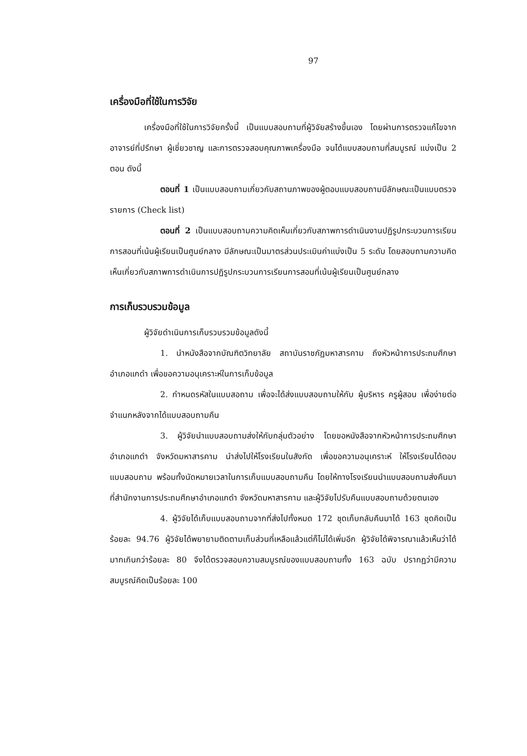97
เครื่องมือที่ใช้ในการวิจัย
เครื่องมือที่ใช้ในการวิจัยครั้งนี้ เป็นแบบสอบถามที่ผู้วิจัยสร้างขึ้นเอง โดยผ่านการตรวจแก้ไขจากอาจารย์ที่ปรึกษา ผู้เชี่ยวชาญ และการตรวจสอบคุณภาพเครื่องมือ จนได้แบบสอบถามที่สมบูรณ์ แบ่งเป็น 2 ตอน ดังนี้
ตอนที่ 1 เป็นแบบสอบถามเกี่ยวกับสถานภาพของผู้ตอบแบบสอบถามมีลักษณะเป็นแบบตรวจรายการ (Check list)
ตอนที่ 2 เป็นแบบสอบถามความคิดเห็นเกี่ยวกับสภาพการดำเนินงานปฏิรูปกระบวนการเรียนการสอนที่เน้นผู้เรียนเป็นศูนย์กลาง มีลักษณะเป็นมาตรส่วนประเมินค่าแบ่งเป็น 5 ระดับ โดยสอบถามความคิดเห็นเกี่ยวกับสภาพการดำเนินการปฏิรูปกระบวนการเรียนการสอนที่เน้นผู้เรียนเป็นศูนย์กลาง
การเก็บรวบรวมข้อมูล
ผู้วิจัยดำเนินการเก็บรวบรวมข้อมูลดังนี้
1. นำหนังสือจากบัณฑิตวิทยาลัย สถาบันราชภัฏมหาสารคาม ถึงหัวหน้าการประถมศึกษาอำเภอแกดำ เพื่อขอความอนุเคราะห์ในการเก็บข้อมูล
2. กำหนดรหัสในแบบสอถาม เพื่อจะได้ส่งแบบสอบถามให้กับ ผู้บริหาร ครูผู้สอน เพื่อง่ายต่อจำแนกหลังจากได้แบบสอบถามคืน
3. ผู้วิจัยนำแบบสอบถามส่งให้กับกลุ่มตัวอย่าง โดยขอหนังสือจากหัวหน้าการประถมศึกษาอำเภอแกดำ จังหวัดมหาสารคาม นำส่งไปให้โรงเรียนในสังกัด เพื่อขอความอนุเคราะห์ ให้โรงเรียนได้ตอบแบบสอบถาม พร้อมทั้งนัดหมายเวลาในการเก็บแบบสอบถามคืน โดยให้ทางโรงเรียนนำแบบสอบถามส่งคืนมาที่สำนักงานการประถมศึกษาอำเภอแกดำ จังหวัดมหาสารคาม และผู้วิจัยไปรับคืนแบบสอบถามด้วยตนเอง
4. ผู้วิจัยได้เก็บแบบสอบถามจากที่ส่งไปทั้งหมด 172 ชุดเก็บกลับคืนมาได้ 163 ชุดคิดเป็นร้อยละ 94.76 ผู้วิจัยได้พยายามติดตามเก็บส่วนที่เหลือแล้วแต่ก็ไม่ได้เพิ่มอีก ผู้วิจัยได้พิจารณาแล้วเห็นว่าได้มากเกินกว่าร้อยละ 80 จึงได้ตรวจสอบความสมบูรณ์ของแบบสอบถามทั้ง 163 ฉบับ ปรากฏว่ามีความสมบูรณ์คิดเป็นร้อยละ 100